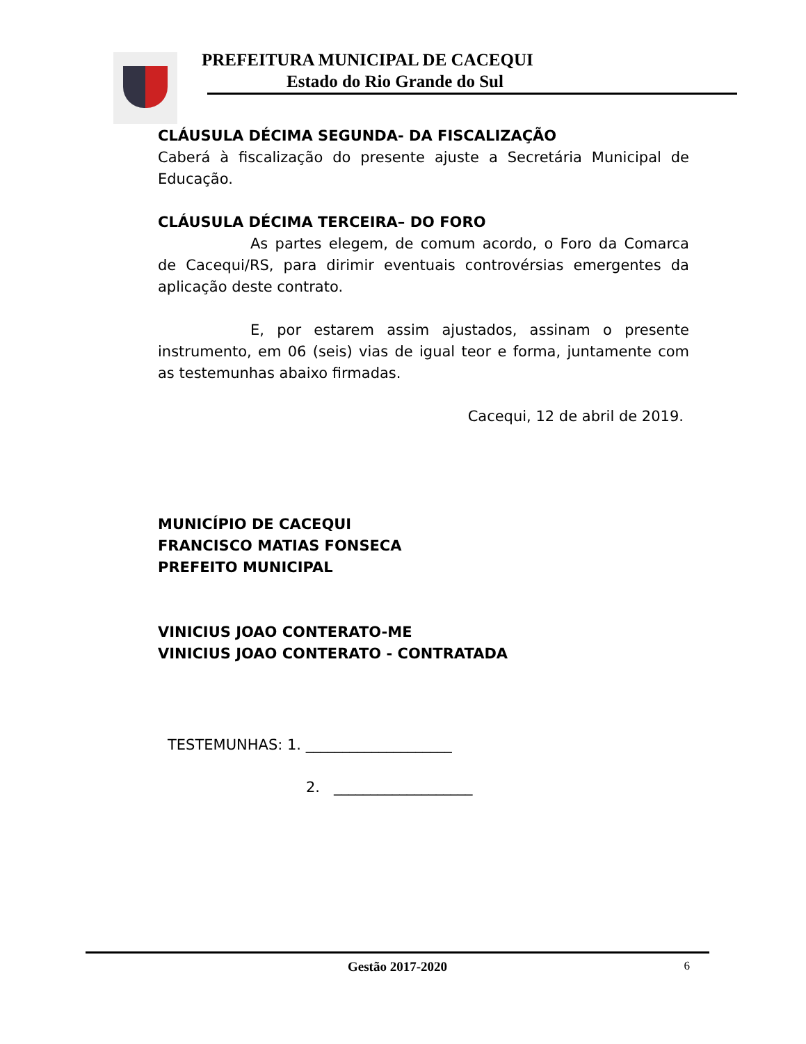PREFEITURA MUNICIPAL DE CACEQUI
Estado do Rio Grande do Sul
CLÁUSULA DÉCIMA SEGUNDA- DA FISCALIZAÇÃO
Caberá à fiscalização do presente ajuste a Secretária Municipal de Educação.
CLÁUSULA DÉCIMA TERCEIRA– DO FORO
As partes elegem, de comum acordo, o Foro da Comarca de Cacequi/RS, para dirimir eventuais controvérsias emergentes da aplicação deste contrato.
E, por estarem assim ajustados, assinam o presente instrumento, em 06 (seis) vias de igual teor e forma, juntamente com as testemunhas abaixo firmadas.
Cacequi, 12 de abril de 2019.
MUNICÍPIO DE CACEQUI
FRANCISCO MATIAS FONSECA
PREFEITO MUNICIPAL
VINICIUS JOAO CONTERATO-ME
VINICIUS JOAO CONTERATO - CONTRATADA
TESTEMUNHAS: 1. ____________________
2. ___________________
Gestão 2017-2020 6